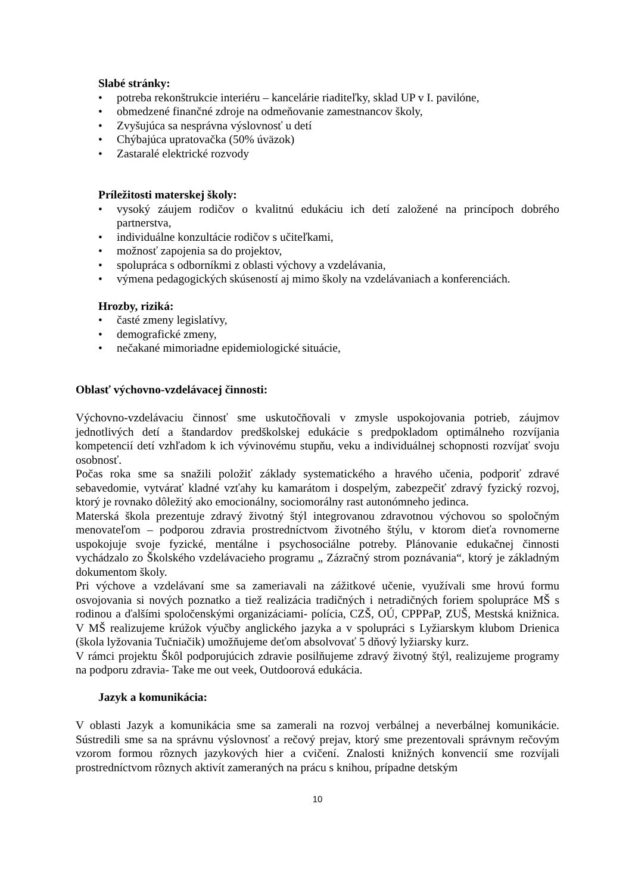Slabé stránky:
• potreba rekonštrukcie interiéru – kancelárie riaditeľky, sklad UP v I. pavilóne,
• obmedzené finančné zdroje na odmeňovanie zamestnancov školy,
• Zvyšujúca sa nesprávna výslovnosť u detí
• Chýbajúca upratovačka (50% úväzok)
• Zastaralé elektrické rozvody
Príležitosti materskej školy:
• vysoký záujem rodičov o kvalitnú edukáciu ich detí založené na princípoch dobrého partnerstva,
• individuálne konzultácie rodičov s učiteľkami,
• možnosť zapojenia sa do projektov,
• spolupráca s odborníkmi z oblasti výchovy a vzdelávania,
• výmena pedagogických skúseností aj mimo školy na vzdelávaniach a konferenciách.
Hrozby, riziká:
• časté zmeny legislatívy,
• demografické zmeny,
• nečakané mimoriadne epidemiologické situácie,
Oblasť výchovno-vzdelávacej činnosti:
Výchovno-vzdelávaciu činnosť sme uskutočňovali v zmysle uspokojovania potrieb, záujmov jednotlivých detí a štandardov predškolskej edukácie s predpokladom optimálneho rozvíjania kompetencií detí vzhľadom k ich vývinovému stupňu, veku a individuálnej schopnosti rozvíjať svoju osobnosť.
Počas roka sme sa snažili položiť základy systematického a hravého učenia, podporiť zdravé sebavedomie, vytvárať kladné vzťahy ku kamarátom i dospelým, zabezpečiť zdravý fyzický rozvoj, ktorý je rovnako dôležitý ako emocionálny, sociomorálny rast autonómneho jedinca.
Materská škola prezentuje zdravý životný štýl integrovanou zdravotnou výchovou so spoločným menovateľom – podporou zdravia prostredníctvom životného štýlu, v ktorom dieťa rovnomerne uspokojuje svoje fyzické, mentálne i psychosociálne potreby. Plánovanie edukačnej činnosti vychádzalo zo Školského vzdelávacieho programu „ Zázračný strom poznávania“, ktorý je základným dokumentom školy.
Pri výchove a vzdelávaní sme sa zameriavali na zážitkové učenie, využívali sme hrovú formu osvojovania si nových poznatko a tiež realizácia tradičných i netradičných foriem spolupráce MŠ s rodinou a ďalšími spoločenskými organizáciami- polícia, CZŠ, OÚ, CPPPaP, ZUŠ, Mestská knižnica. V MŠ realizujeme krúžok výučby anglického jazyka a v spolupráci s Lyžiarskym klubom Drienica (škola lyžovania Tučniačik) umožňujeme deťom absolvovať 5 dňový lyžiarsky kurz.
V rámci projektu Škôl podporujúcich zdravie posilňujeme zdravý životný štýl, realizujeme programy na podporu zdravia- Take me out veek, Outdoorová edukácia.
Jazyk a komunikácia:
V oblasti Jazyk a komunikácia sme sa zamerali na rozvoj verbálnej a neverbálnej komunikácie. Sústredili sme sa na správnu výslovnosť a rečový prejav, ktorý sme prezentovali správnym rečovým vzorom formou rôznych jazykových hier a cvičení. Znalosti knižných konvencií sme rozvíjali prostredníctvom rôznych aktivít zameraných na prácu s knihou, prípadne detským
10